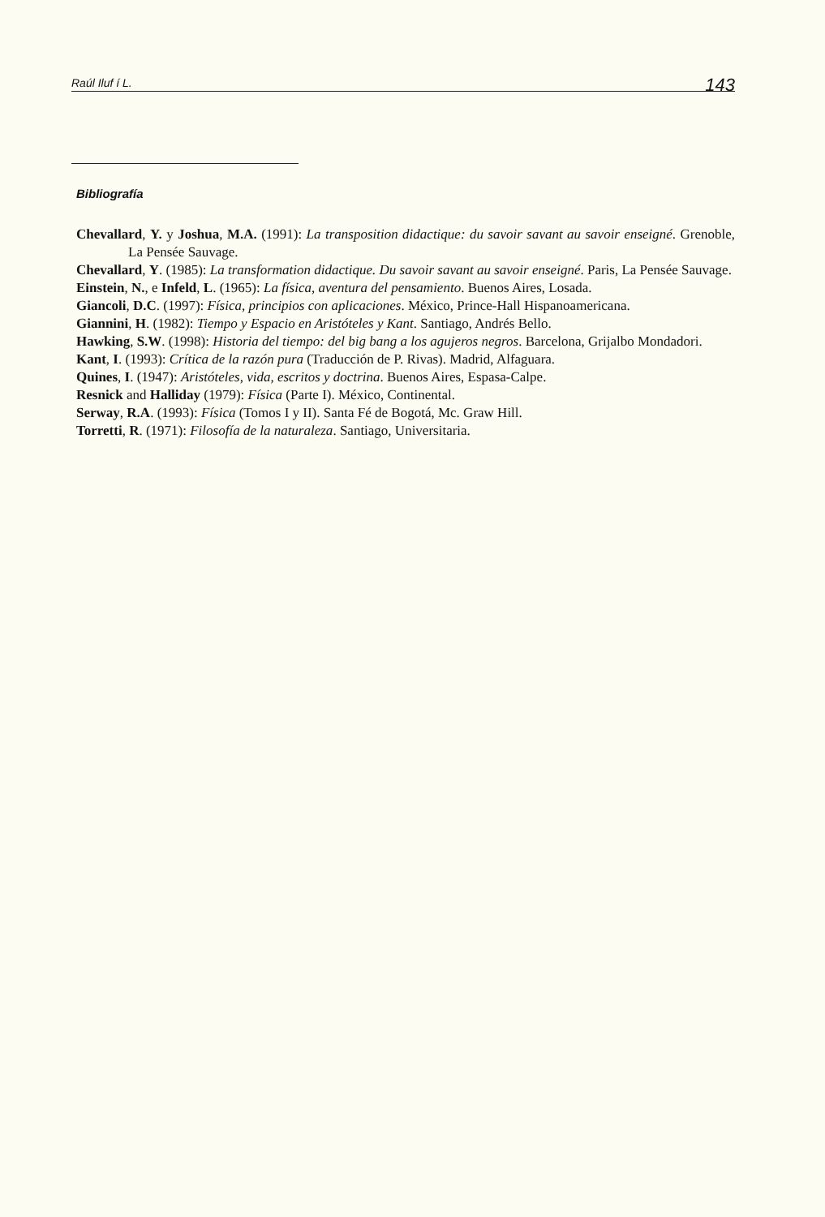Raúl Iluf í L. 143
Bibliografía
Chevallard, Y. y Joshua, M.A. (1991): La transposition didactique: du savoir savant au savoir enseigné. Grenoble, La Pensée Sauvage.
Chevallard, Y. (1985): La transformation didactique. Du savoir savant au savoir enseigné. Paris, La Pensée Sauvage.
Einstein, N., e Infeld, L. (1965): La física, aventura del pensamiento. Buenos Aires, Losada.
Giancoli, D.C. (1997): Física, principios con aplicaciones. México, Prince-Hall Hispanoamericana.
Giannini, H. (1982): Tiempo y Espacio en Aristóteles y Kant. Santiago, Andrés Bello.
Hawking, S.W. (1998): Historia del tiempo: del big bang a los agujeros negros. Barcelona, Grijalbo Mondadori.
Kant, I. (1993): Crítica de la razón pura (Traducción de P. Rivas). Madrid, Alfaguara.
Quines, I. (1947): Aristóteles, vida, escritos y doctrina. Buenos Aires, Espasa-Calpe.
Resnick and Halliday (1979): Física (Parte I). México, Continental.
Serway, R.A. (1993): Física (Tomos I y II). Santa Fé de Bogotá, Mc. Graw Hill.
Torretti, R. (1971): Filosofía de la naturaleza. Santiago, Universitaria.